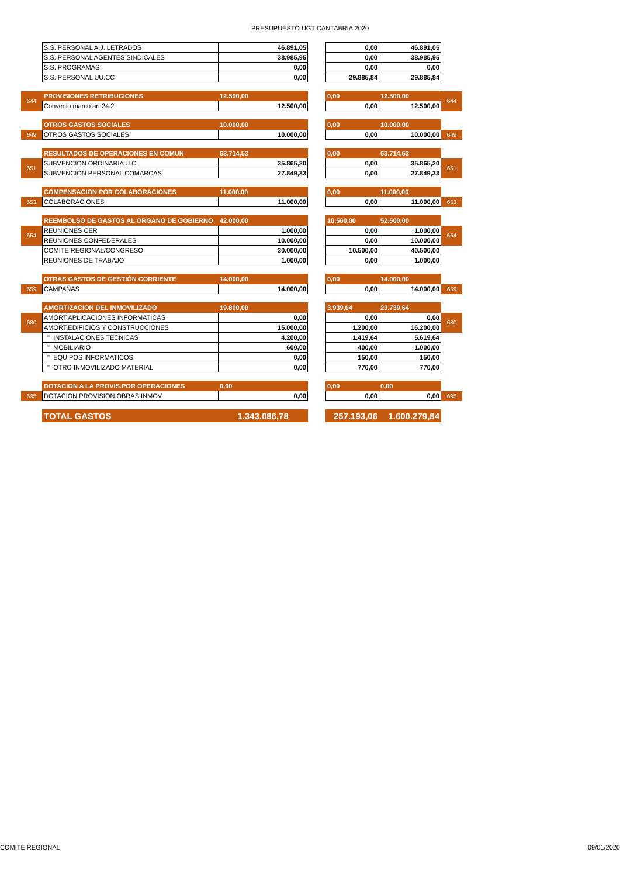PRESUPUESTO UGT CANTABRIA 2020
| | S.S. PERSONAL A.J. LETRADOS | 46.891,05 | | 0,00 | 46.891,05 | |
| | S.S. PERSONAL AGENTES SINDICALES | 38.985,95 | | 0,00 | 38.985,95 | |
| | S.S. PROGRAMAS | 0,00 | | 0,00 | 0,00 | |
| | S.S. PERSONAL UU.CC | 0,00 | | 29.885,84 | 29.885,84 | |
| 644 | PROVISIONES RETRIBUCIONES | 12.500,00 | | 0,00 | 12.500,00 | 644 |
| | Convenio marco art.24.2 | 12.500,00 | | 0,00 | 12.500,00 | |
| | OTROS GASTOS SOCIALES | 10.000,00 | | 0,00 | 10.000,00 | |
| 649 | OTROS GASTOS SOCIALES | 10.000,00 | | 0,00 | 10.000,00 | 649 |
| | RESULTADOS DE OPERACIONES EN COMUN | 63.714,53 | | 0,00 | 63.714,53 | |
| 651 | SUBVENCION ORDINARIA U.C. | 35.865,20 | | 0,00 | 35.865,20 | 651 |
| | SUBVENCION PERSONAL COMARCAS | 27.849,33 | | 0,00 | 27.849,33 | |
| | COMPENSACION POR COLABORACIONES | 11.000,00 | | 0,00 | 11.000,00 | |
| 653 | COLABORACIONES | 11.000,00 | | 0,00 | 11.000,00 | 653 |
| | REEMBOLSO DE GASTOS AL ORGANO DE GOBIERNO | 42.000,00 | | 10.500,00 | 52.500,00 | |
| 654 | REUNIONES CER | 1.000,00 | | 0,00 | 1.000,00 | 654 |
| | REUNIONES CONFEDERALES | 10.000,00 | | 0,00 | 10.000,00 | |
| | COMITE REGIONAL/CONGRESO | 30.000,00 | | 10.500,00 | 40.500,00 | |
| | REUNIONES DE TRABAJO | 1.000,00 | | 0,00 | 1.000,00 | |
| | OTRAS GASTOS DE GESTIÓN CORRIENTE | 14.000,00 | | 0,00 | 14.000,00 | |
| 659 | CAMPAÑAS | 14.000,00 | | 0,00 | 14.000,00 | 659 |
| | AMORTIZACION DEL INMOVILIZADO | 19.800,00 | | 3.939,64 | 23.739,64 | |
| 680 | AMORT.APLICACIONES INFORMATICAS | 0,00 | | 0,00 | 0,00 | 680 |
| | AMORT.EDIFICIOS Y CONSTRUCCIONES | 15.000,00 | | 1.200,00 | 16.200,00 | |
| | " INSTALACIONES TECNICAS | 4.200,00 | | 1.419,64 | 5.619,64 | |
| | " MOBILIARIO | 600,00 | | 400,00 | 1.000,00 | |
| | " EQUIPOS INFORMATICOS | 0,00 | | 150,00 | 150,00 | |
| | " OTRO INMOVILIZADO MATERIAL | 0,00 | | 770,00 | 770,00 | |
| | DOTACION A LA PROVIS.POR OPERACIONES | 0,00 | | 0,00 | 0,00 | |
| 695 | DOTACION PROVISION OBRAS INMOV. | 0,00 | | 0,00 | 0,00 | 695 |
| | TOTAL GASTOS | 1.343.086,78 | | 257.193,06 | 1.600.279,84 | |
COMITÉ REGIONAL 09/01/2020